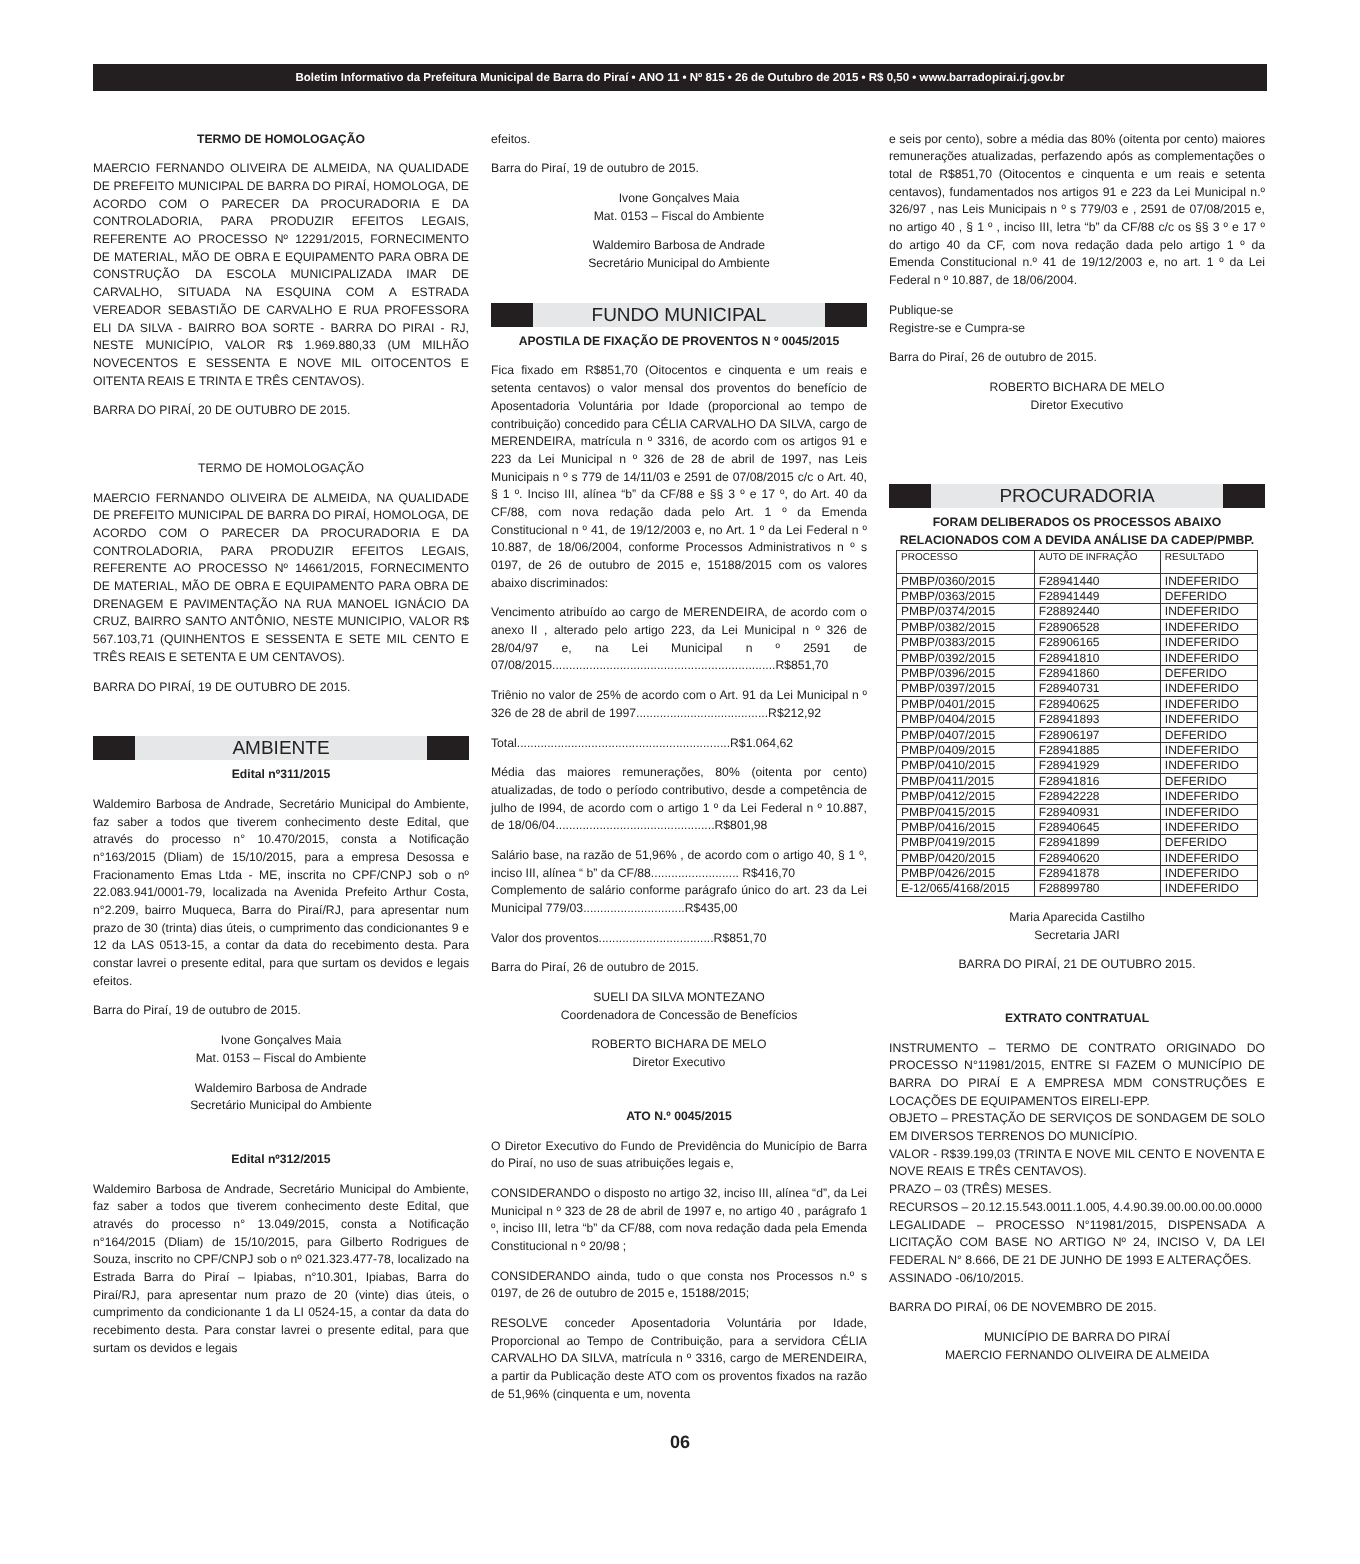Boletim Informativo da Prefeitura Municipal de Barra do Piraí • ANO 11 • Nº 815 • 26 de Outubro de 2015 • R$ 0,50 • www.barradopirai.rj.gov.br
TERMO DE HOMOLOGAÇÃO
MAERCIO FERNANDO OLIVEIRA DE ALMEIDA, NA QUALIDADE DE PREFEITO MUNICIPAL DE BARRA DO PIRAÍ, HOMOLOGA, DE ACORDO COM O PARECER DA PROCURADORIA E DA CONTROLADORIA, PARA PRODUZIR EFEITOS LEGAIS, REFERENTE AO PROCESSO Nº 12291/2015, FORNECIMENTO DE MATERIAL, MÃO DE OBRA E EQUIPAMENTO PARA OBRA DE CONSTRUÇÃO DA ESCOLA MUNICIPALIZADA IMAR DE CARVALHO, SITUADA NA ESQUINA COM A ESTRADA VEREADOR SEBASTIÃO DE CARVALHO E RUA PROFESSORA ELI DA SILVA - BAIRRO BOA SORTE - BARRA DO PIRAI - RJ, NESTE MUNICÍPIO, VALOR R$ 1.969.880,33 (UM MILHÃO NOVECENTOS E SESSENTA E NOVE MIL OITOCENTOS E OITENTA REAIS E TRINTA E TRÊS CENTAVOS).
BARRA DO PIRAÍ, 20 DE OUTUBRO DE 2015.
TERMO DE HOMOLOGAÇÃO
MAERCIO FERNANDO OLIVEIRA DE ALMEIDA, NA QUALIDADE DE PREFEITO MUNICIPAL DE BARRA DO PIRAÍ, HOMOLOGA, DE ACORDO COM O PARECER DA PROCURADORIA E DA CONTROLADORIA, PARA PRODUZIR EFEITOS LEGAIS, REFERENTE AO PROCESSO Nº 14661/2015, FORNECIMENTO DE MATERIAL, MÃO DE OBRA E EQUIPAMENTO PARA OBRA DE DRENAGEM E PAVIMENTAÇÃO NA RUA MANOEL IGNÁCIO DA CRUZ, BAIRRO SANTO ANTÔNIO, NESTE MUNICIPIO, VALOR R$ 567.103,71 (QUINHENTOS E SESSENTA E SETE MIL CENTO E TRÊS REAIS E SETENTA E UM CENTAVOS).
BARRA DO PIRAÍ, 19 DE OUTUBRO DE 2015.
AMBIENTE
Edital nº311/2015
Waldemiro Barbosa de Andrade, Secretário Municipal do Ambiente, faz saber a todos que tiverem conhecimento deste Edital, que através do processo n° 10.470/2015, consta a Notificação n°163/2015 (Dliam) de 15/10/2015, para a empresa Desossa e Fracionamento Emas Ltda - ME, inscrita no CPF/CNPJ sob o nº 22.083.941/0001-79, localizada na Avenida Prefeito Arthur Costa, n°2.209, bairro Muqueca, Barra do Piraí/RJ, para apresentar num prazo de 30 (trinta) dias úteis, o cumprimento das condicionantes 9 e 12 da LAS 0513-15, a contar da data do recebimento desta. Para constar lavrei o presente edital, para que surtam os devidos e legais efeitos.
Barra do Piraí, 19 de outubro de 2015.
Ivone Gonçalves Maia
Mat. 0153 – Fiscal do Ambiente
Waldemiro Barbosa de Andrade
Secretário Municipal do Ambiente
Edital nº312/2015
Waldemiro Barbosa de Andrade, Secretário Municipal do Ambiente, faz saber a todos que tiverem conhecimento deste Edital, que através do processo n° 13.049/2015, consta a Notificação n°164/2015 (Dliam) de 15/10/2015, para Gilberto Rodrigues de Souza, inscrito no CPF/CNPJ sob o nº 021.323.477-78, localizado na Estrada Barra do Piraí – Ipiabas, n°10.301, Ipiabas, Barra do Piraí/RJ, para apresentar num prazo de 20 (vinte) dias úteis, o cumprimento da condicionante 1 da LI 0524-15, a contar da data do recebimento desta. Para constar lavrei o presente edital, para que surtam os devidos e legais
efeitos.
Barra do Piraí, 19 de outubro de 2015.
Ivone Gonçalves Maia
Mat. 0153 – Fiscal do Ambiente
Waldemiro Barbosa de Andrade
Secretário Municipal do Ambiente
FUNDO MUNICIPAL
APOSTILA DE FIXAÇÃO DE PROVENTOS N º 0045/2015
Fica fixado em R$851,70 (Oitocentos e cinquenta e um reais e setenta centavos) o valor mensal dos proventos do benefício de Aposentadoria Voluntária por Idade (proporcional ao tempo de contribuição) concedido para CÉLIA CARVALHO DA SILVA, cargo de MERENDEIRA, matrícula n º 3316, de acordo com os artigos 91 e 223 da Lei Municipal n º 326 de 28 de abril de 1997, nas Leis Municipais n º s 779 de 14/11/03 e 2591 de 07/08/2015 c/c o Art. 40, § 1 º. Inciso III, alínea “b” da CF/88 e §§ 3 º e 17 º, do Art. 40 da CF/88, com nova redação dada pelo Art. 1 º da Emenda Constitucional n º 41, de 19/12/2003 e, no Art. 1 º da Lei Federal n º 10.887, de 18/06/2004, conforme Processos Administrativos n º s 0197, de 26 de outubro de 2015 e, 15188/2015 com os valores abaixo discriminados:
Vencimento atribuído ao cargo de MERENDEIRA, de acordo com o anexo II , alterado pelo artigo 223, da Lei Municipal n º 326 de 28/04/97 e, na Lei Municipal n º 2591 de 07/08/2015..................................................................R$851,70
Triênio no valor de 25% de acordo com o Art. 91 da Lei Municipal n º 326 de 28 de abril de 1997.......................................R$212,92
Total...............................................................R$1.064,62
Média das maiores remunerações, 80% (oitenta por cento) atualizadas, de todo o período contributivo, desde a competência de julho de I994, de acordo com o artigo 1 º da Lei Federal n º 10.887, de 18/06/04...............................................R$801,98
Salário base, na razão de 51,96% , de acordo com o artigo 40, § 1 º, inciso III, alínea “ b” da CF/88.......................... R$416,70
Complemento de salário conforme parágrafo único do art. 23 da Lei Municipal 779/03..............................R$435,00
Valor dos proventos..................................R$851,70
Barra do Piraí, 26 de outubro de 2015.
SUELI DA SILVA MONTEZANO
Coordenadora de Concessão de Benefícios
ROBERTO BICHARA DE MELO
Diretor Executivo
ATO N.º 0045/2015
O Diretor Executivo do Fundo de Previdência do Município de Barra do Piraí, no uso de suas atribuições legais e,
CONSIDERANDO o disposto no artigo 32, inciso III, alínea “d”, da Lei Municipal n º 323 de 28 de abril de 1997 e, no artigo 40 , parágrafo 1 º, inciso III, letra “b” da CF/88, com nova redação dada pela Emenda Constitucional n º 20/98 ;
CONSIDERANDO ainda, tudo o que consta nos Processos n.º s 0197, de 26 de outubro de 2015 e, 15188/2015;
RESOLVE conceder Aposentadoria Voluntária por Idade, Proporcional ao Tempo de Contribuição, para a servidora CÉLIA CARVALHO DA SILVA, matrícula n º 3316, cargo de MERENDEIRA, a partir da Publicação deste ATO com os proventos fixados na razão de 51,96% (cinquenta e um, noventa
e seis por cento), sobre a média das 80% (oitenta por cento) maiores remunerações atualizadas, perfazendo após as complementações o total de R$851,70 (Oitocentos e cinquenta e um reais e setenta centavos), fundamentados nos artigos 91 e 223 da Lei Municipal n.º 326/97 , nas Leis Municipais n º s 779/03 e , 2591 de 07/08/2015 e, no artigo 40 , § 1 º , inciso III, letra “b” da CF/88 c/c os §§ 3 º e 17 º do artigo 40 da CF, com nova redação dada pelo artigo 1 º da Emenda Constitucional n.º 41 de 19/12/2003 e, no art. 1 º da Lei Federal n º 10.887, de 18/06/2004.
Publique-se
Registre-se e Cumpra-se
Barra do Piraí, 26 de outubro de 2015.
ROBERTO BICHARA DE MELO
Diretor Executivo
PROCURADORIA
FORAM DELIBERADOS OS PROCESSOS ABAIXO RELACIONADOS COM A DEVIDA ANÁLISE DA CADEP/PMBP.
| PROCESSO | AUTO DE INFRAÇÃO | RESULTADO |
| --- | --- | --- |
| PMBP/0360/2015 | F28941440 | INDEFERIDO |
| PMBP/0363/2015 | F28941449 | DEFERIDO |
| PMBP/0374/2015 | F28892440 | INDEFERIDO |
| PMBP/0382/2015 | F28906528 | INDEFERIDO |
| PMBP/0383/2015 | F28906165 | INDEFERIDO |
| PMBP/0392/2015 | F28941810 | INDEFERIDO |
| PMBP/0396/2015 | F28941860 | DEFERIDO |
| PMBP/0397/2015 | F28940731 | INDEFERIDO |
| PMBP/0401/2015 | F28940625 | INDEFERIDO |
| PMBP/0404/2015 | F28941893 | INDEFERIDO |
| PMBP/0407/2015 | F28906197 | DEFERIDO |
| PMBP/0409/2015 | F28941885 | INDEFERIDO |
| PMBP/0410/2015 | F28941929 | INDEFERIDO |
| PMBP/0411/2015 | F28941816 | DEFERIDO |
| PMBP/0412/2015 | F28942228 | INDEFERIDO |
| PMBP/0415/2015 | F28940931 | INDEFERIDO |
| PMBP/0416/2015 | F28940645 | INDEFERIDO |
| PMBP/0419/2015 | F28941899 | DEFERIDO |
| PMBP/0420/2015 | F28940620 | INDEFERIDO |
| PMBP/0426/2015 | F28941878 | INDEFERIDO |
| E-12/065/4168/2015 | F28899780 | INDEFERIDO |
Maria Aparecida Castilho
Secretaria JARI
BARRA DO PIRAÍ, 21 DE OUTUBRO 2015.
EXTRATO CONTRATUAL
INSTRUMENTO – TERMO DE CONTRATO ORIGINADO DO PROCESSO N°11981/2015, ENTRE SI FAZEM O MUNICÍPIO DE BARRA DO PIRAÍ E A EMPRESA MDM CONSTRUÇÕES E LOCAÇÕES DE EQUIPAMENTOS EIRELI-EPP.
OBJETO – PRESTAÇÃO DE SERVIÇOS DE SONDAGEM DE SOLO EM DIVERSOS TERRENOS DO MUNICÍPIO.
VALOR - R$39.199,03 (TRINTA E NOVE MIL CENTO E NOVENTA E NOVE REAIS E TRÊS CENTAVOS).
PRAZO – 03 (TRÊS) MESES.
RECURSOS – 20.12.15.543.0011.1.005, 4.4.90.39.00.00.00.00.0000
LEGALIDADE – PROCESSO N°11981/2015, DISPENSADA A LICITAÇÃO COM BASE NO ARTIGO Nº 24, INCISO V, DA LEI FEDERAL N° 8.666, DE 21 DE JUNHO DE 1993 E ALTERAÇÕES.
ASSINADO -06/10/2015.
BARRA DO PIRAÍ, 06 DE NOVEMBRO DE 2015.
MUNICÍPIO DE BARRA DO PIRAÍ
MAERCIO FERNANDO OLIVEIRA DE ALMEIDA
06